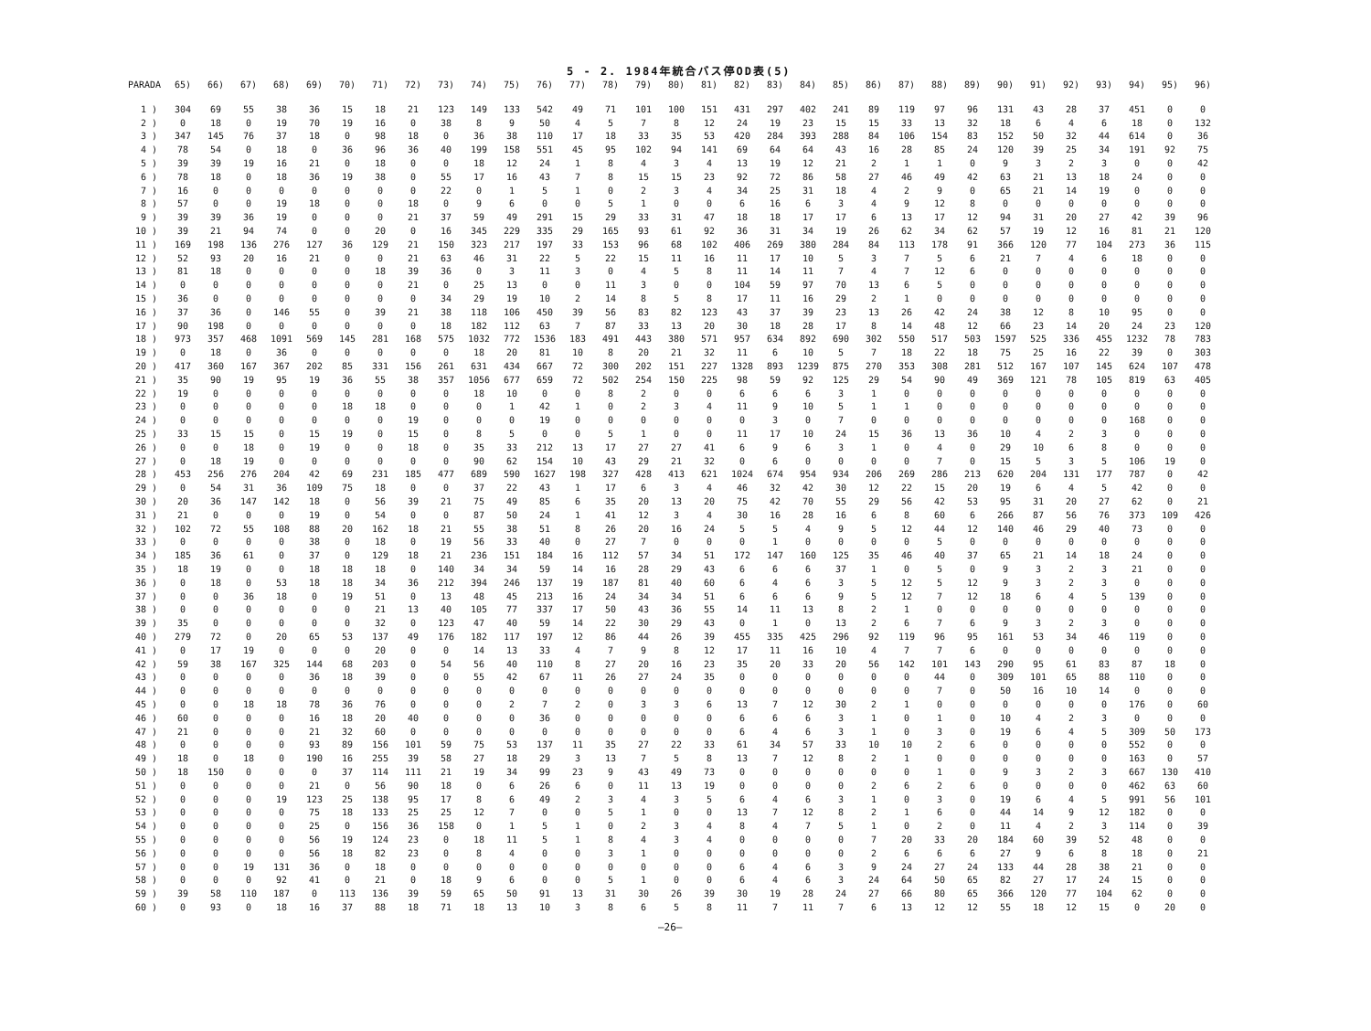5 - 2. 1984年統合バス停OD表(5)
| PARADA | 65) | 66) | 67) | 68) | 69) | 70) | 71) | 72) | 73) | 74) | 75) | 76) | 77) | 78) | 79) | 80) | 81) | 82) | 83) | 84) | 85) | 86) | 87) | 88) | 89) | 90) | 91) | 92) | 93) | 94) | 95) | 96) |
| --- | --- | --- | --- | --- | --- | --- | --- | --- | --- | --- | --- | --- | --- | --- | --- | --- | --- | --- | --- | --- | --- | --- | --- | --- | --- | --- | --- | --- | --- | --- | --- | --- |
| 1 ) | 304 | 69 | 55 | 38 | 36 | 15 | 18 | 21 | 123 | 149 | 133 | 542 | 49 | 71 | 101 | 100 | 151 | 431 | 297 | 402 | 241 | 89 | 119 | 97 | 96 | 131 | 43 | 28 | 37 | 451 | 0 | 0 |
| 2 ) | 0 | 18 | 0 | 19 | 70 | 19 | 16 | 0 | 38 | 8 | 9 | 50 | 4 | 5 | 7 | 8 | 12 | 24 | 19 | 23 | 15 | 15 | 33 | 13 | 32 | 18 | 6 | 4 | 6 | 18 | 0 | 132 |
| 3 ) | 347 | 145 | 76 | 37 | 18 | 0 | 98 | 18 | 0 | 36 | 38 | 110 | 17 | 18 | 33 | 35 | 53 | 420 | 284 | 393 | 288 | 84 | 106 | 154 | 83 | 152 | 50 | 32 | 44 | 614 | 0 | 36 |
| 4 ) | 78 | 54 | 0 | 18 | 0 | 36 | 96 | 36 | 40 | 199 | 158 | 551 | 45 | 95 | 102 | 94 | 141 | 69 | 64 | 64 | 43 | 16 | 28 | 85 | 24 | 120 | 39 | 25 | 34 | 191 | 92 | 75 |
| 5 ) | 39 | 39 | 19 | 16 | 21 | 0 | 18 | 0 | 0 | 18 | 12 | 24 | 1 | 8 | 4 | 3 | 4 | 13 | 19 | 12 | 21 | 2 | 1 | 1 | 0 | 9 | 3 | 2 | 3 | 0 | 0 | 42 |
| 6 ) | 78 | 18 | 0 | 18 | 36 | 19 | 38 | 0 | 55 | 17 | 16 | 43 | 7 | 8 | 15 | 15 | 23 | 92 | 72 | 86 | 58 | 27 | 46 | 49 | 42 | 63 | 21 | 13 | 18 | 24 | 0 | 0 |
| 7 ) | 16 | 0 | 0 | 0 | 0 | 0 | 0 | 0 | 22 | 0 | 1 | 5 | 1 | 0 | 2 | 3 | 4 | 34 | 25 | 31 | 18 | 4 | 2 | 9 | 0 | 65 | 21 | 14 | 19 | 0 | 0 | 0 |
| 8 ) | 57 | 0 | 0 | 19 | 18 | 0 | 0 | 18 | 0 | 9 | 6 | 0 | 0 | 5 | 1 | 0 | 0 | 6 | 16 | 6 | 3 | 4 | 9 | 12 | 8 | 0 | 0 | 0 | 0 | 0 | 0 | 0 |
| 9 ) | 39 | 39 | 36 | 19 | 0 | 0 | 0 | 21 | 37 | 59 | 49 | 291 | 15 | 29 | 33 | 31 | 47 | 18 | 18 | 17 | 17 | 6 | 13 | 17 | 12 | 94 | 31 | 20 | 27 | 42 | 39 | 96 |
| 10 ) | 39 | 21 | 94 | 74 | 0 | 0 | 20 | 0 | 16 | 345 | 229 | 335 | 29 | 165 | 93 | 61 | 92 | 36 | 31 | 34 | 19 | 26 | 62 | 34 | 62 | 57 | 19 | 12 | 16 | 81 | 21 | 120 |
| 11 ) | 169 | 198 | 136 | 276 | 127 | 36 | 129 | 21 | 150 | 323 | 217 | 197 | 33 | 153 | 96 | 68 | 102 | 406 | 269 | 380 | 284 | 84 | 113 | 178 | 91 | 366 | 120 | 77 | 104 | 273 | 36 | 115 |
| 12 ) | 52 | 93 | 20 | 16 | 21 | 0 | 0 | 21 | 63 | 46 | 31 | 22 | 5 | 22 | 15 | 11 | 16 | 11 | 17 | 10 | 5 | 3 | 7 | 5 | 6 | 21 | 7 | 4 | 6 | 18 | 0 | 0 |
| 13 ) | 81 | 18 | 0 | 0 | 0 | 0 | 18 | 39 | 36 | 0 | 3 | 11 | 3 | 0 | 4 | 5 | 8 | 11 | 14 | 11 | 7 | 4 | 7 | 12 | 6 | 0 | 0 | 0 | 0 | 0 | 0 | 0 |
| 14 ) | 0 | 0 | 0 | 0 | 0 | 0 | 0 | 21 | 0 | 25 | 13 | 0 | 0 | 11 | 3 | 0 | 0 | 104 | 59 | 97 | 70 | 13 | 6 | 5 | 0 | 0 | 0 | 0 | 0 | 0 | 0 | 0 |
| 15 ) | 36 | 0 | 0 | 0 | 0 | 0 | 0 | 0 | 34 | 29 | 19 | 10 | 2 | 14 | 8 | 5 | 8 | 17 | 11 | 16 | 29 | 2 | 1 | 0 | 0 | 0 | 0 | 0 | 0 | 0 | 0 | 0 |
| 16 ) | 37 | 36 | 0 | 146 | 55 | 0 | 39 | 21 | 38 | 118 | 106 | 450 | 39 | 56 | 83 | 82 | 123 | 43 | 37 | 39 | 23 | 13 | 26 | 42 | 24 | 38 | 12 | 8 | 10 | 95 | 0 | 0 |
| 17 ) | 90 | 198 | 0 | 0 | 0 | 0 | 0 | 0 | 18 | 182 | 112 | 63 | 7 | 87 | 33 | 13 | 20 | 30 | 18 | 28 | 17 | 8 | 14 | 48 | 12 | 66 | 23 | 14 | 20 | 24 | 23 | 120 |
| 18 ) | 973 | 357 | 468 | 1091 | 569 | 145 | 281 | 168 | 575 | 1032 | 772 | 1536 | 183 | 491 | 443 | 380 | 571 | 957 | 634 | 892 | 690 | 302 | 550 | 517 | 503 | 1597 | 525 | 336 | 455 | 1232 | 78 | 783 |
| 19 ) | 0 | 18 | 0 | 36 | 0 | 0 | 0 | 0 | 0 | 18 | 20 | 81 | 10 | 8 | 20 | 21 | 32 | 11 | 6 | 10 | 5 | 7 | 18 | 22 | 18 | 75 | 25 | 16 | 22 | 39 | 0 | 303 |
| 20 ) | 417 | 360 | 167 | 367 | 202 | 85 | 331 | 156 | 261 | 631 | 434 | 667 | 72 | 300 | 202 | 151 | 227 | 1328 | 893 | 1239 | 875 | 270 | 353 | 308 | 281 | 512 | 167 | 107 | 145 | 624 | 107 | 478 |
| 21 ) | 35 | 90 | 19 | 95 | 19 | 36 | 55 | 38 | 357 | 1056 | 677 | 659 | 72 | 502 | 254 | 150 | 225 | 98 | 59 | 92 | 125 | 29 | 54 | 90 | 49 | 369 | 121 | 78 | 105 | 819 | 63 | 405 |
| 22 ) | 19 | 0 | 0 | 0 | 0 | 0 | 0 | 0 | 0 | 18 | 10 | 0 | 0 | 8 | 2 | 0 | 0 | 6 | 6 | 6 | 3 | 1 | 0 | 0 | 0 | 0 | 0 | 0 | 0 | 0 | 0 | 0 |
| 23 ) | 0 | 0 | 0 | 0 | 0 | 18 | 18 | 0 | 0 | 0 | 1 | 42 | 1 | 0 | 2 | 3 | 4 | 11 | 9 | 10 | 5 | 1 | 1 | 0 | 0 | 0 | 0 | 0 | 0 | 0 | 0 | 0 |
| 24 ) | 0 | 0 | 0 | 0 | 0 | 0 | 0 | 19 | 0 | 0 | 0 | 19 | 0 | 0 | 0 | 0 | 0 | 0 | 3 | 0 | 7 | 0 | 0 | 0 | 0 | 0 | 0 | 0 | 0 | 168 | 0 | 0 |
| 25 ) | 33 | 15 | 15 | 0 | 15 | 19 | 0 | 15 | 0 | 8 | 5 | 0 | 0 | 5 | 1 | 0 | 0 | 11 | 17 | 10 | 24 | 15 | 36 | 13 | 36 | 10 | 4 | 2 | 3 | 0 | 0 | 0 |
| 26 ) | 0 | 0 | 18 | 0 | 19 | 0 | 0 | 18 | 0 | 35 | 33 | 212 | 13 | 17 | 27 | 27 | 41 | 6 | 9 | 6 | 3 | 1 | 0 | 4 | 0 | 29 | 10 | 6 | 8 | 0 | 0 | 0 |
| 27 ) | 0 | 18 | 19 | 0 | 0 | 0 | 0 | 0 | 0 | 90 | 62 | 154 | 10 | 43 | 29 | 21 | 32 | 0 | 6 | 0 | 0 | 0 | 0 | 7 | 0 | 15 | 5 | 3 | 5 | 106 | 19 | 0 |
| 28 ) | 453 | 256 | 276 | 204 | 42 | 69 | 231 | 185 | 477 | 689 | 590 | 1627 | 198 | 327 | 428 | 413 | 621 | 1024 | 674 | 954 | 934 | 206 | 269 | 286 | 213 | 620 | 204 | 131 | 177 | 787 | 0 | 42 |
| 29 ) | 0 | 54 | 31 | 36 | 109 | 75 | 18 | 0 | 0 | 37 | 22 | 43 | 1 | 17 | 6 | 3 | 4 | 46 | 32 | 42 | 30 | 12 | 22 | 15 | 20 | 19 | 6 | 4 | 5 | 42 | 0 | 0 |
| 30 ) | 20 | 36 | 147 | 142 | 18 | 0 | 56 | 39 | 21 | 75 | 49 | 85 | 6 | 35 | 20 | 13 | 20 | 75 | 42 | 70 | 55 | 29 | 56 | 42 | 53 | 95 | 31 | 20 | 27 | 62 | 0 | 21 |
| 31 ) | 21 | 0 | 0 | 0 | 19 | 0 | 54 | 0 | 0 | 87 | 50 | 24 | 1 | 41 | 12 | 3 | 4 | 30 | 16 | 28 | 16 | 6 | 8 | 60 | 6 | 266 | 87 | 56 | 76 | 373 | 109 | 426 |
| 32 ) | 102 | 72 | 55 | 108 | 88 | 20 | 162 | 18 | 21 | 55 | 38 | 51 | 8 | 26 | 20 | 16 | 24 | 5 | 5 | 4 | 9 | 5 | 12 | 44 | 12 | 140 | 46 | 29 | 40 | 73 | 0 | 0 |
| 33 ) | 0 | 0 | 0 | 0 | 38 | 0 | 18 | 0 | 19 | 56 | 33 | 40 | 0 | 27 | 7 | 0 | 0 | 0 | 1 | 0 | 0 | 0 | 0 | 5 | 0 | 0 | 0 | 0 | 0 | 0 | 0 | 0 |
| 34 ) | 185 | 36 | 61 | 0 | 37 | 0 | 129 | 18 | 21 | 236 | 151 | 184 | 16 | 112 | 57 | 34 | 51 | 172 | 147 | 160 | 125 | 35 | 46 | 40 | 37 | 65 | 21 | 14 | 18 | 24 | 0 | 0 |
| 35 ) | 18 | 19 | 0 | 0 | 18 | 18 | 18 | 0 | 140 | 34 | 34 | 59 | 14 | 16 | 28 | 29 | 43 | 6 | 6 | 6 | 37 | 1 | 0 | 5 | 0 | 9 | 3 | 2 | 3 | 21 | 0 | 0 |
| 36 ) | 0 | 18 | 0 | 53 | 18 | 18 | 34 | 36 | 212 | 394 | 246 | 137 | 19 | 187 | 81 | 40 | 60 | 6 | 4 | 6 | 3 | 5 | 12 | 5 | 12 | 9 | 3 | 2 | 3 | 0 | 0 | 0 |
| 37 ) | 0 | 0 | 36 | 18 | 0 | 19 | 51 | 0 | 13 | 48 | 45 | 213 | 16 | 24 | 34 | 34 | 51 | 6 | 6 | 6 | 9 | 5 | 12 | 7 | 12 | 18 | 6 | 4 | 5 | 139 | 0 | 0 |
| 38 ) | 0 | 0 | 0 | 0 | 0 | 0 | 21 | 13 | 40 | 105 | 77 | 337 | 17 | 50 | 43 | 36 | 55 | 14 | 11 | 13 | 8 | 2 | 1 | 0 | 0 | 0 | 0 | 0 | 0 | 0 | 0 | 0 |
| 39 ) | 35 | 0 | 0 | 0 | 0 | 0 | 32 | 0 | 123 | 47 | 40 | 59 | 14 | 22 | 30 | 29 | 43 | 0 | 1 | 0 | 13 | 2 | 6 | 7 | 6 | 9 | 3 | 2 | 3 | 0 | 0 | 0 |
| 40 ) | 279 | 72 | 0 | 20 | 65 | 53 | 137 | 49 | 176 | 182 | 117 | 197 | 12 | 86 | 44 | 26 | 39 | 455 | 335 | 425 | 296 | 92 | 119 | 96 | 95 | 161 | 53 | 34 | 46 | 119 | 0 | 0 |
| 41 ) | 0 | 17 | 19 | 0 | 0 | 0 | 20 | 0 | 0 | 14 | 13 | 33 | 4 | 7 | 9 | 8 | 12 | 17 | 11 | 16 | 10 | 4 | 7 | 7 | 6 | 0 | 0 | 0 | 0 | 0 | 0 | 0 |
| 42 ) | 59 | 38 | 167 | 325 | 144 | 68 | 203 | 0 | 54 | 56 | 40 | 110 | 8 | 27 | 20 | 16 | 23 | 35 | 20 | 33 | 20 | 56 | 142 | 101 | 143 | 290 | 95 | 61 | 83 | 87 | 18 | 0 |
| 43 ) | 0 | 0 | 0 | 0 | 36 | 18 | 39 | 0 | 0 | 55 | 42 | 67 | 11 | 26 | 27 | 24 | 35 | 0 | 0 | 0 | 0 | 0 | 0 | 44 | 0 | 309 | 101 | 65 | 88 | 110 | 0 | 0 |
| 44 ) | 0 | 0 | 0 | 0 | 0 | 0 | 0 | 0 | 0 | 0 | 0 | 0 | 0 | 0 | 0 | 0 | 0 | 0 | 0 | 0 | 0 | 0 | 0 | 7 | 0 | 50 | 16 | 10 | 14 | 0 | 0 | 0 |
| 45 ) | 0 | 0 | 18 | 18 | 78 | 36 | 76 | 0 | 0 | 0 | 2 | 7 | 2 | 0 | 3 | 3 | 6 | 13 | 7 | 12 | 30 | 2 | 1 | 0 | 0 | 0 | 0 | 0 | 0 | 176 | 0 | 60 |
| 46 ) | 60 | 0 | 0 | 0 | 16 | 18 | 20 | 40 | 0 | 0 | 0 | 36 | 0 | 0 | 0 | 0 | 0 | 6 | 6 | 6 | 3 | 1 | 0 | 1 | 0 | 10 | 4 | 2 | 3 | 0 | 0 | 0 |
| 47 ) | 21 | 0 | 0 | 0 | 21 | 32 | 60 | 0 | 0 | 0 | 0 | 0 | 0 | 0 | 0 | 0 | 0 | 6 | 4 | 6 | 3 | 1 | 0 | 3 | 0 | 19 | 6 | 4 | 5 | 309 | 50 | 173 |
| 48 ) | 0 | 0 | 0 | 0 | 93 | 89 | 156 | 101 | 59 | 75 | 53 | 137 | 11 | 35 | 27 | 22 | 33 | 61 | 34 | 57 | 33 | 10 | 10 | 2 | 6 | 0 | 0 | 0 | 0 | 552 | 0 | 0 |
| 49 ) | 18 | 0 | 18 | 0 | 190 | 16 | 255 | 39 | 58 | 27 | 18 | 29 | 3 | 13 | 7 | 5 | 8 | 13 | 7 | 12 | 8 | 2 | 1 | 0 | 0 | 0 | 0 | 0 | 0 | 163 | 0 | 57 |
| 50 ) | 18 | 150 | 0 | 0 | 0 | 37 | 114 | 111 | 21 | 19 | 34 | 99 | 23 | 9 | 43 | 49 | 73 | 0 | 0 | 0 | 0 | 0 | 0 | 1 | 0 | 9 | 3 | 2 | 3 | 667 | 130 | 410 |
| 51 ) | 0 | 0 | 0 | 0 | 21 | 0 | 56 | 90 | 18 | 0 | 6 | 26 | 6 | 0 | 11 | 13 | 19 | 0 | 0 | 0 | 0 | 2 | 6 | 2 | 6 | 0 | 0 | 0 | 0 | 462 | 63 | 60 |
| 52 ) | 0 | 0 | 0 | 19 | 123 | 25 | 138 | 95 | 17 | 8 | 6 | 49 | 2 | 3 | 4 | 3 | 5 | 6 | 4 | 6 | 3 | 1 | 0 | 3 | 0 | 19 | 6 | 4 | 5 | 991 | 56 | 101 |
| 53 ) | 0 | 0 | 0 | 0 | 75 | 18 | 133 | 25 | 25 | 12 | 7 | 0 | 0 | 5 | 1 | 0 | 0 | 13 | 7 | 12 | 8 | 2 | 1 | 6 | 0 | 44 | 14 | 9 | 12 | 182 | 0 | 0 |
| 54 ) | 0 | 0 | 0 | 0 | 25 | 0 | 156 | 36 | 158 | 0 | 1 | 5 | 1 | 0 | 2 | 3 | 4 | 8 | 4 | 7 | 5 | 1 | 0 | 2 | 0 | 11 | 4 | 2 | 3 | 114 | 0 | 39 |
| 55 ) | 0 | 0 | 0 | 0 | 56 | 19 | 124 | 23 | 0 | 18 | 11 | 5 | 1 | 8 | 4 | 3 | 4 | 0 | 0 | 0 | 0 | 7 | 20 | 33 | 20 | 184 | 60 | 39 | 52 | 48 | 0 | 0 |
| 56 ) | 0 | 0 | 0 | 0 | 56 | 18 | 82 | 23 | 0 | 8 | 4 | 0 | 0 | 3 | 1 | 0 | 0 | 0 | 0 | 0 | 0 | 2 | 6 | 6 | 6 | 27 | 9 | 6 | 8 | 18 | 0 | 21 |
| 57 ) | 0 | 0 | 19 | 131 | 36 | 0 | 18 | 0 | 0 | 0 | 0 | 0 | 0 | 0 | 0 | 0 | 0 | 6 | 4 | 6 | 3 | 9 | 24 | 27 | 24 | 133 | 44 | 28 | 38 | 21 | 0 | 0 |
| 58 ) | 0 | 0 | 0 | 92 | 41 | 0 | 21 | 0 | 18 | 9 | 6 | 0 | 0 | 5 | 1 | 0 | 0 | 6 | 4 | 6 | 3 | 24 | 64 | 50 | 65 | 82 | 27 | 17 | 24 | 15 | 0 | 0 |
| 59 ) | 39 | 58 | 110 | 187 | 0 | 113 | 136 | 39 | 59 | 65 | 50 | 91 | 13 | 31 | 30 | 26 | 39 | 30 | 19 | 28 | 24 | 27 | 66 | 80 | 65 | 366 | 120 | 77 | 104 | 62 | 0 | 0 |
| 60 ) | 0 | 93 | 0 | 18 | 16 | 37 | 88 | 18 | 71 | 18 | 13 | 10 | 3 | 8 | 6 | 5 | 8 | 11 | 7 | 11 | 7 | 6 | 13 | 12 | 12 | 55 | 18 | 12 | 15 | 0 | 20 | 0 |
—26—